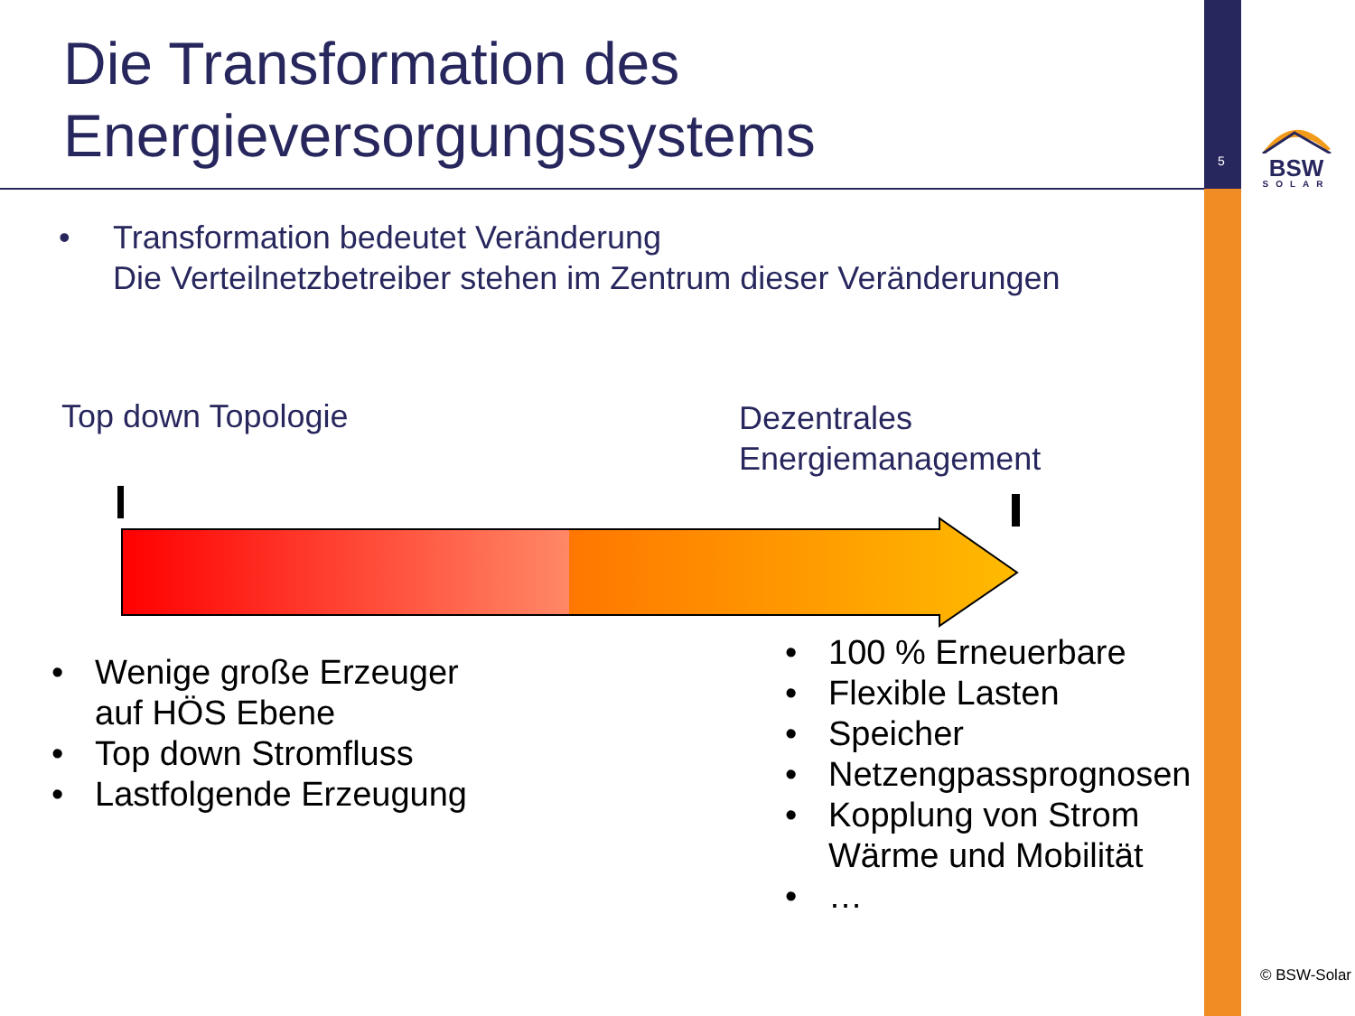Die Transformation des
Energieversorgungssystems
5
BSW
SOLAR
• Transformation bedeutet Veränderung
Die Verteilnetzbetreiber stehen im Zentrum dieser Veränderungen
Top down Topologie
Dezentrales
Energiemanagement
• Wenige große Erzeuger
auf HÖS Ebene
• Top down Stromfluss
• Lastfolgende Erzeugung
• 100 % Erneuerbare
• Flexible Lasten
• Speicher
• Netzengpassprognosen
• Kopplung von Strom
Wärme und Mobilität
• …
© BSW-Solar